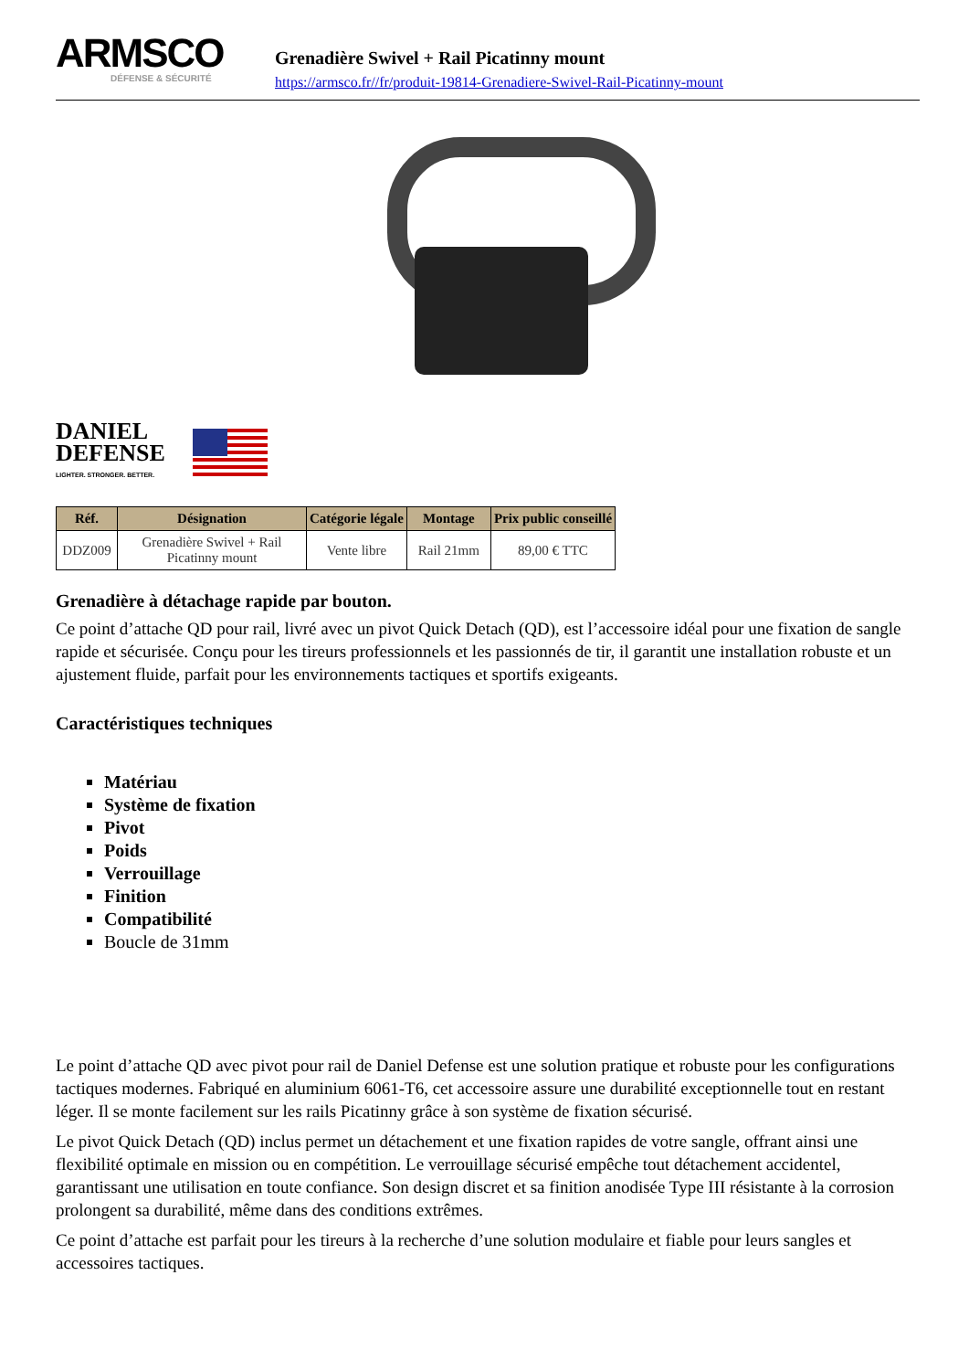ARMSCO
DÉFENSE & SÉCURITÉ
Grenadière Swivel + Rail Picatinny mount
https://armsco.fr//fr/produit-19814-Grenadiere-Swivel-Rail-Picatinny-mount
DANIEL
DEFENSE
LIGHTER. STRONGER. BETTER.
| Réf. | Désignation | Catégorie légale | Montage | Prix public conseillé |
| --- | --- | --- | --- | --- |
| DDZ009 | Grenadière Swivel + Rail Picatinny mount | Vente libre | Rail 21mm | 89,00 € TTC |
Grenadière à détachage rapide par bouton.
Ce point d’attache QD pour rail, livré avec un pivot Quick Detach (QD), est l’accessoire idéal pour une fixation de sangle rapide et sécurisée. Conçu pour les tireurs professionnels et les passionnés de tir, il garantit une installation robuste et un ajustement fluide, parfait pour les environnements tactiques et sportifs exigeants.
Caractéristiques techniques
Matériau
Système de fixation
Pivot
Poids
Verrouillage
Finition
Compatibilité
Boucle de 31mm
Le point d’attache QD avec pivot pour rail de Daniel Defense est une solution pratique et robuste pour les configurations tactiques modernes. Fabriqué en aluminium 6061-T6, cet accessoire assure une durabilité exceptionnelle tout en restant léger. Il se monte facilement sur les rails Picatinny grâce à son système de fixation sécurisé.
Le pivot Quick Detach (QD) inclus permet un détachement et une fixation rapides de votre sangle, offrant ainsi une flexibilité optimale en mission ou en compétition. Le verrouillage sécurisé empêche tout détachement accidentel, garantissant une utilisation en toute confiance. Son design discret et sa finition anodisée Type III résistante à la corrosion prolongent sa durabilité, même dans des conditions extrêmes.
Ce point d’attache est parfait pour les tireurs à la recherche d’une solution modulaire et fiable pour leurs sangles et accessoires tactiques.